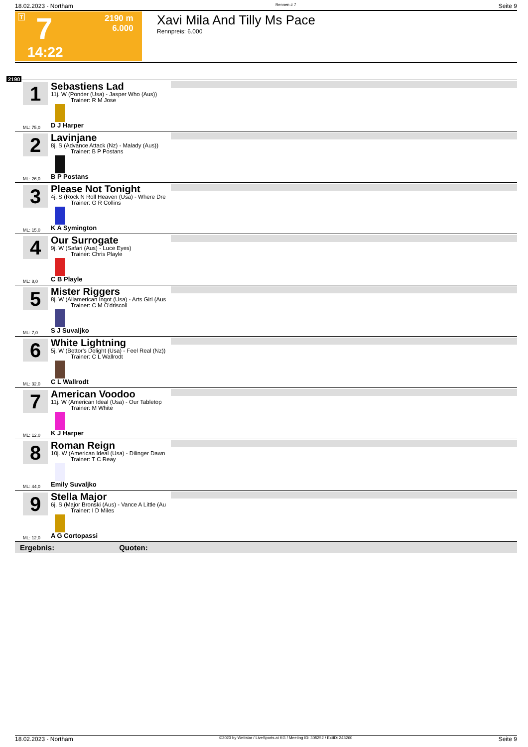18.02.2023 - Northam Rennen # 7 Seite 9
T 7
2190 m
6.000
14:22
Xavi Mila And Tilly Ms Pace
Rennpreis: 6.000
2190
1
Sebastiens Lad
11j. W (Ponder (Usa) - Jasper Who (Aus))
Trainer: R M Jose
ML: 75,0 D J Harper
2
Lavinjane
8j. S (Advance Attack (Nz) - Malady (Aus))
Trainer: B P Postans
ML: 26,0 B P Postans
3
Please Not Tonight
4j. S (Rock N Roll Heaven (Usa) - Where Dre
Trainer: G R Collins
ML: 15,0 K A Symington
4
Our Surrogate
9j. W (Safari (Aus) - Luce Eyes)
Trainer: Chris Playle
ML: 8,0 C B Playle
5
Mister Riggers
8j. W (Allamerican Ingot (Usa) - Arts Girl (Aus
Trainer: C M O'driscoll
ML: 7,0 S J Suvaljko
6
White Lightning
5j. W (Bettor's Delight (Usa) - Feel Real (Nz))
Trainer: C L Wallrodt
ML: 32,0 C L Wallrodt
7
American Voodoo
11j. W (American Ideal (Usa) - Our Tabletop
Trainer: M White
ML: 12,0 K J Harper
8
Roman Reign
10j. W (American Ideal (Usa) - Dilinger Dawn
Trainer: T C Reay
ML: 44,0 Emily Suvaljko
9
Stella Major
6j. S (Major Bronski (Aus) - Vance A Little (Au
Trainer: I D Miles
ML: 12,0 A G Cortopassi
Ergebnis: Quoten:
18.02.2023 - Northam ©2023 by Wettstar / LiveSports.at KG / Meeting ID: 305252 / ExtID: 243260 Seite 9